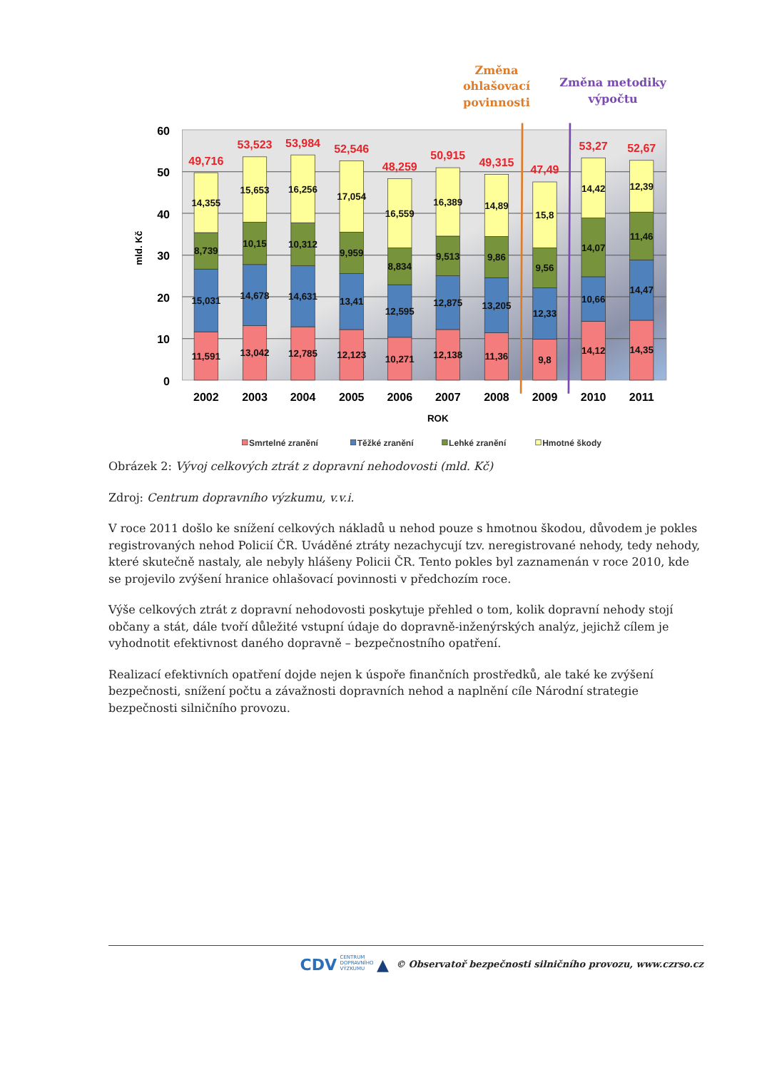Změna
ohlašovací
povinnosti
Změna metodiky
výpočtu
60
50
40
30
20
10
0
mld. Kč
11,591
15,031
8,739
14,355
13,042
14,678
10,15
15,653
12,785
14,631
10,312
16,256
12,123
13,41
9,959
17,054
10,271
12,595
8,834
16,559
12,138
12,875
9,513
16,389
11,36
13,205
9,86
14,89
9,8
12,33
9,56
15,8
14,12
10,66
14,07
14,42
14,35
14,47
11,46
12,39
49,716
53,523
53,984
52,546
48,259
50,915
49,315
47,49
53,27
52,67
2002
2003
2004
2005
2006
2007
2008
2009
2010
2011
ROK
Smrtelné zranění
Těžké zranění
Lehké zranění
Hmotné škody
Obrázek 2: Vývoj celkových ztrát z dopravní nehodovosti (mld. Kč)
Zdroj: Centrum dopravního výzkumu, v.v.i.
V roce 2011 došlo ke snížení celkových nákladů u nehod pouze s hmotnou škodou, důvodem je pokles registrovaných nehod Policií ČR. Uváděné ztráty nezachycují tzv. neregistrované nehody, tedy nehody, které skutečně nastaly, ale nebyly hlášeny Policii ČR. Tento pokles byl zaznamenán v roce 2010, kde se projevilo zvýšení hranice ohlašovací povinnosti v předchozím roce.
Výše celkových ztrát z dopravní nehodovosti poskytuje přehled o tom, kolik dopravní nehody stojí občany a stát, dále tvoří důležité vstupní údaje do dopravně-inženýrských analýz, jejichž cílem je vyhodnotit efektivnost daného dopravně – bezpečnostního opatření.
Realizací efektivních opatření dojde nejen k úspoře finančních prostředků, ale také ke zvýšení bezpečnosti, snížení počtu a závažnosti dopravních nehod a naplnění cíle Národní strategie bezpečnosti silničního provozu.
CDV CENTRUM
DOPRAVNÍHO
VÝZKUMU ▲ © Observatoř bezpečnosti silničního provozu, www.czrso.cz